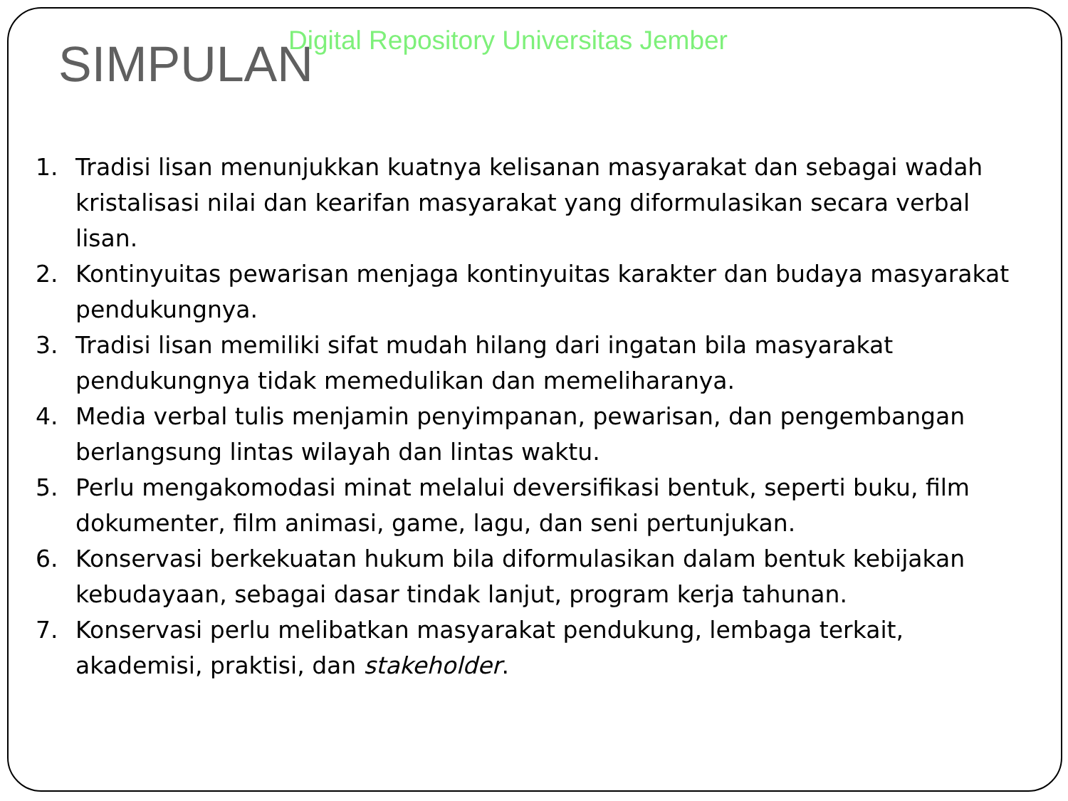Digital Repository Universitas Jember
SIMPULAN
1. Tradisi lisan menunjukkan kuatnya kelisanan masyarakat dan sebagai wadah kristalisasi nilai dan kearifan masyarakat yang diformulasikan secara verbal lisan.
2. Kontinyuitas pewarisan menjaga kontinyuitas karakter dan budaya masyarakat pendukungnya.
3. Tradisi lisan memiliki sifat mudah hilang dari ingatan bila masyarakat pendukungnya tidak memedulikan dan memeliharanya.
4. Media verbal tulis menjamin penyimpanan, pewarisan, dan pengembangan berlangsung lintas wilayah dan lintas waktu.
5. Perlu mengakomodasi minat melalui deversifikasi bentuk, seperti buku, film dokumenter, film animasi, game, lagu, dan seni pertunjukan.
6. Konservasi berkekuatan hukum bila diformulasikan dalam bentuk kebijakan kebudayaan, sebagai dasar tindak lanjut, program kerja tahunan.
7. Konservasi perlu melibatkan masyarakat pendukung, lembaga terkait, akademisi, praktisi, dan stakeholder.